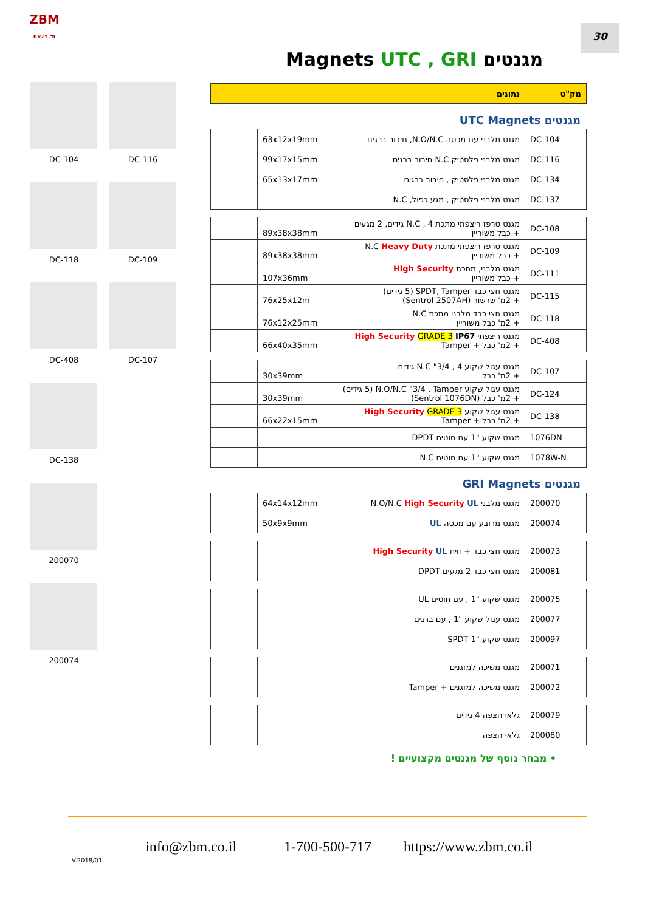ZBM
זד.בי.אם
30
Magnets UTC , GRI מגנטים
DC-104 DC-116 DC-118 DC-109 DC-408 DC-107 DC-138
200070
200074
| מק"ט | נתונים |
| --- | --- |
מגנטים UTC Magnets
| DC-104 | מגנט מלבני עם מכסה N.O/N.C, חיבור ברגים 63x12x19mm | |
| DC-116 | מגנט מלבני פלסטיק N.C חיבור ברגים 99x17x15mm | |
| DC-134 | מגנט מלבני פלסטיק , חיבור ברגים 65x13x17mm | |
| DC-137 | מגנט מלבני פלסטיק , מגע כפול, N.C | |
| DC-108 | מגנט טרפז ריצפתי מתכת N.C , 4 גידים, 2 מגעים + כבל משוריין 89x38x38mm | |
| DC-109 | מגנט טרפז ריצפתי מתכת N.C Heavy Duty + כבל משוריין 89x38x38mm | |
| DC-111 | מגנט מלבני, מתכת High Security + כבל משוריין 107x36mm | |
| DC-115 | מגנט חצי כבד SPDT, Tamper (5 גידים) + 2מ' שרשור (Sentrol 2507AH) 76x25x12m | |
| DC-118 | מגנט חצי כבד מלבני מתכת N.C + 2מ' כבל משוריין 76x12x25mm | |
| DC-408 | מגנט ריצפתי High Security GRADE 3 IP67 + 2מ' כבל + Tamper 66x40x35mm | |
| DC-107 | מגנט עגול שקוע N.C "3/4 , 4 גידים + 2מ' כבל 30x39mm | |
| DC-124 | מגנט עגול שקוע N.O/N.C "3/4 , Tamper (5 גידים) + 2מ' כבל (Sentrol 1076DN) 30x39mm | |
| DC-138 | מגנט עגול שקוע High Security GRADE 3 + 2מ' כבל + Tamper 66x22x15mm | |
| 1076DN | מגנט שקוע "1 עם חוטים DPDT | |
| 1078W-N | מגנט שקוע "1 עם חוטים N.C | |
מגנטים GRI Magnets
| 200070 | מגנט מלבני N.O/N.C High Security UL 64x14x12mm | |
| 200074 | מגנט מרובע עם מכסה UL 50x9x9mm | |
| 200073 | מגנט חצי כבד + זוית High Security UL | |
| 200081 | מגנט חצי כבד 2 מגעים DPDT | |
| 200075 | מגנט שקוע "1 , עם חוטים UL | |
| 200077 | מגנט עגול שקוע "1 , עם ברגים | |
| 200097 | מגנט שקוע "1 SPDT | |
| 200071 | מגנט משיכה למזגנים | |
| 200072 | מגנט משיכה למזגנים + Tamper | |
| 200079 | גלאי הצפה 4 גידים | |
| 200080 | גלאי הצפה | |
• מבחר נוסף של מגנטים מקצועיים !
info@zbm.co.il 1-700-500-717 https://www.zbm.co.il
V.2018/01